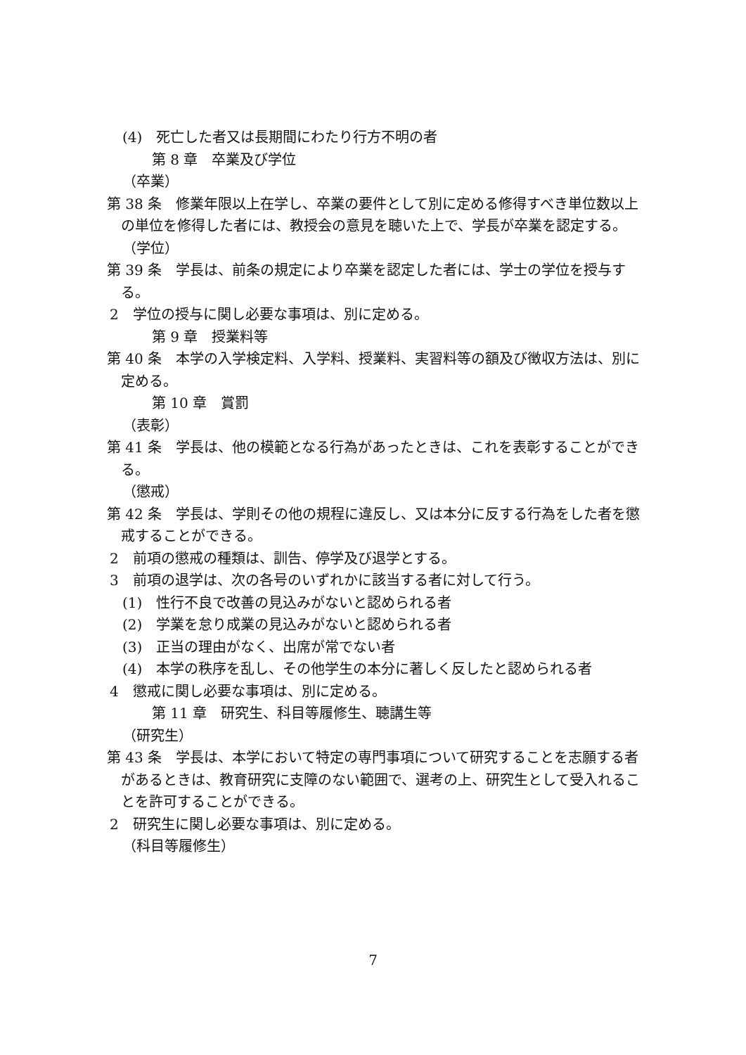(4)　死亡した者又は長期間にわたり行方不明の者
第 8 章　卒業及び学位
（卒業）
第 38 条　修業年限以上在学し、卒業の要件として別に定める修得すべき単位数以上の単位を修得した者には、教授会の意見を聴いた上で、学長が卒業を認定する。
（学位）
第 39 条　学長は、前条の規定により卒業を認定した者には、学士の学位を授与する。
2　学位の授与に関し必要な事項は、別に定める。
第 9 章　授業料等
第 40 条　本学の入学検定料、入学料、授業料、実習料等の額及び徴収方法は、別に定める。
第 10 章　賞罰
（表彰）
第 41 条　学長は、他の模範となる行為があったときは、これを表彰することができる。
（懲戒）
第 42 条　学長は、学則その他の規程に違反し、又は本分に反する行為をした者を懲戒することができる。
2　前項の懲戒の種類は、訓告、停学及び退学とする。
3　前項の退学は、次の各号のいずれかに該当する者に対して行う。
(1)　性行不良で改善の見込みがないと認められる者
(2)　学業を怠り成業の見込みがないと認められる者
(3)　正当の理由がなく、出席が常でない者
(4)　本学の秩序を乱し、その他学生の本分に著しく反したと認められる者
4　懲戒に関し必要な事項は、別に定める。
第 11 章　研究生、科目等履修生、聴講生等
（研究生）
第 43 条　学長は、本学において特定の専門事項について研究することを志願する者があるときは、教育研究に支障のない範囲で、選考の上、研究生として受入れることを許可することができる。
2　研究生に関し必要な事項は、別に定める。
（科目等履修生）
7